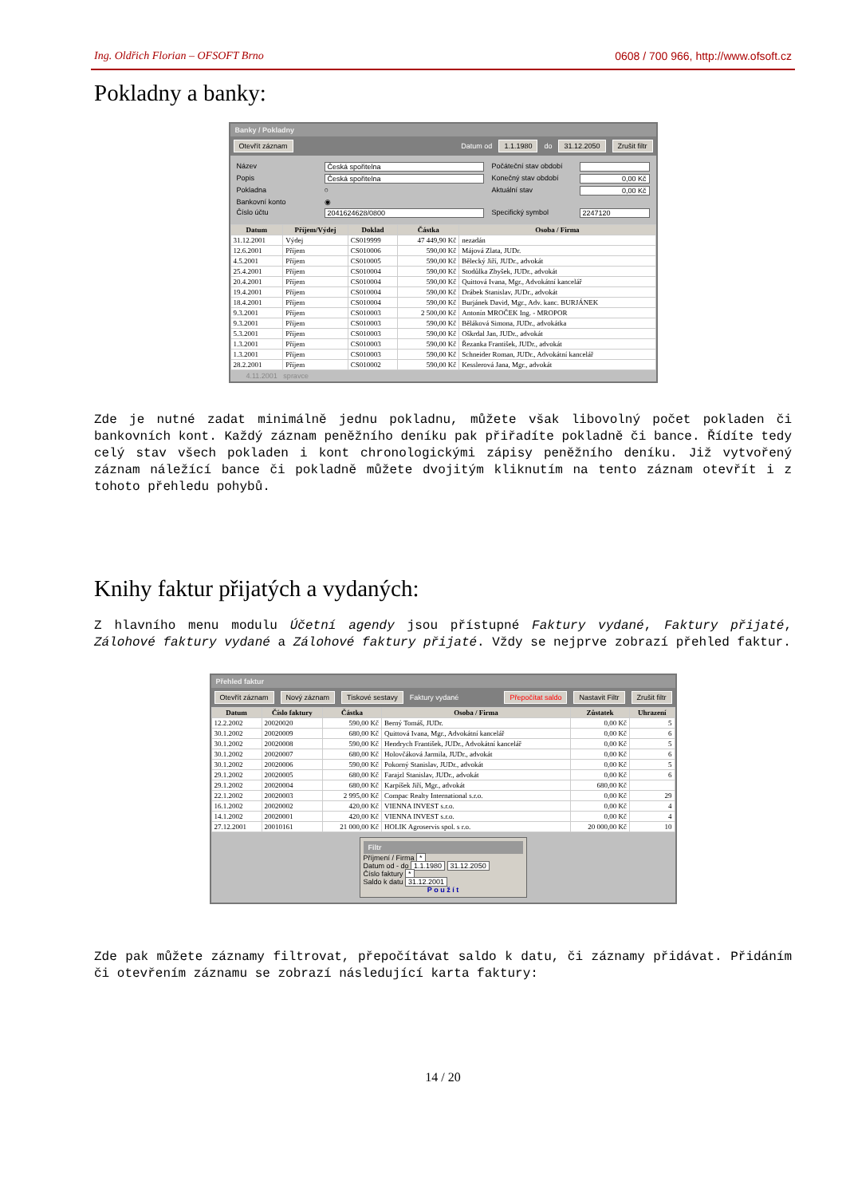Ing. Oldřich Florian – OFSOFT Brno 0608 / 700 966, http://www.ofsoft.cz
Pokladny a banky:
Banky / Pokladny
Otevřít záznam Datum od 1.1.1980 do 31.12.2050 Zrušit filtr
Název Česká spořitelna Počáteční stav období Popis Česká spořitelna Konečný stav období 0,00 Kč Pokladna ○ Aktuální stav 0,00 Kč Bankovní konto ◉ Číslo účtu 2041624628/0800 Specifický symbol 2247120
| Datum | Příjem/Výdej | Doklad | Částka | Osoba / Firma |
| --- | --- | --- | --- | --- |
| 31.12.2001 | Výdej | CS019999 | 47 449,90 Kč | nezadán |
| 12.6.2001 | Příjem | CS010006 | 590,00 Kč | Májová Zlata, JUDr. |
| 4.5.2001 | Příjem | CS010005 | 590,00 Kč | Bělecký Jiří, JUDr., advokát |
| 25.4.2001 | Příjem | CS010004 | 590,00 Kč | Stodůlka Zbyšek, JUDr., advokát |
| 20.4.2001 | Příjem | CS010004 | 590,00 Kč | Quittová Ivana, Mgr., Advokátní kancelář |
| 19.4.2001 | Příjem | CS010004 | 590,00 Kč | Drábek Stanislav, JUDr., advokát |
| 18.4.2001 | Příjem | CS010004 | 590,00 Kč | Burjánek David, Mgr., Adv. kanc. BURJÁNEK |
| 9.3.2001 | Příjem | CS010003 | 2 500,00 Kč | Antonín MROČEK Ing. - MROPOR |
| 9.3.2001 | Příjem | CS010003 | 590,00 Kč | Běláková Simona, JUDr., advokátka |
| 5.3.2001 | Příjem | CS010003 | 590,00 Kč | Oškrdal Jan, JUDr., advokát |
| 1.3.2001 | Příjem | CS010003 | 590,00 Kč | Řezanka František, JUDr., advokát |
| 1.3.2001 | Příjem | CS010003 | 590,00 Kč | Schneider Roman, JUDr., Advokátní kancelář |
| 28.2.2001 | Příjem | CS010002 | 590,00 Kč | Kesslerová Jana, Mgr., advokát |
4.11.2001 spravce
Zde je nutné zadat minimálně jednu pokladnu, můžete však libovolný počet pokladen či bankovních kont. Každý záznam peněžního deníku pak přiřadíte pokladně či bance. Řídíte tedy celý stav všech pokladen i kont chronologickými zápisy peněžního deníku. Již vytvořený záznam náležící bance či pokladně můžete dvojitým kliknutím na tento záznam otevřít i z tohoto přehledu pohybů.
Knihy faktur přijatých a vydaných:
Z hlavního menu modulu Účetní agendy jsou přístupné Faktury vydané, Faktury přijaté, Zálohové faktury vydané a Zálohové faktury přijaté. Vždy se nejprve zobrazí přehled faktur.
Přehled faktur
Otevřít záznam Nový záznam Tiskové sestavy Faktury vydané Přepočítat saldo Nastavit Filtr Zrušit filtr
| Datum | Číslo faktury | Částka | Osoba / Firma | Zůstatek | Uhrazení |
| --- | --- | --- | --- | --- | --- |
| 12.2.2002 | 20020020 | 590,00 Kč | Berný Tomáš, JUDr. | 0,00 Kč | 5 |
| 30.1.2002 | 20020009 | 680,00 Kč | Quittová Ivana, Mgr., Advokátní kancelář | 0,00 Kč | 6 |
| 30.1.2002 | 20020008 | 590,00 Kč | Hendrych František, JUDr., Advokátní kancelář | 0,00 Kč | 5 |
| 30.1.2002 | 20020007 | 680,00 Kč | Holovčáková Jarmila, JUDr., advokát | 0,00 Kč | 6 |
| 30.1.2002 | 20020006 | 590,00 Kč | Pokorný Stanislav, JUDr., advokát | 0,00 Kč | 5 |
| 29.1.2002 | 20020005 | 680,00 Kč | Farajzl Stanislav, JUDr., advokát | 0,00 Kč | 6 |
| 29.1.2002 | 20020004 | 680,00 Kč | Karpíšek Jiří, Mgr., advokát | 680,00 Kč | |
| 22.1.2002 | 20020003 | 2 995,00 Kč | Compac Realty International s.r.o. | 0,00 Kč | 29 |
| 16.1.2002 | 20020002 | 420,00 Kč | VIENNA INVEST s.r.o. | 0,00 Kč | 4 |
| 14.1.2002 | 20020001 | 420,00 Kč | VIENNA INVEST s.r.o. | 0,00 Kč | 4 |
| 27.12.2001 | 20010161 | 21 000,00 Kč | HOLIK Agroservis spol. s r.o. | 20 000,00 Kč | 10 |
Filtr
Příjmení / Firma *
Datum od - do 1.1.1980 31.12.2050
Číslo faktury *
Saldo k datu 31.12.2001
P o u ž í t
Zde pak můžete záznamy filtrovat, přepočítávat saldo k datu, či záznamy přidávat. Přidáním či otevřením záznamu se zobrazí následující karta faktury:
14 / 20